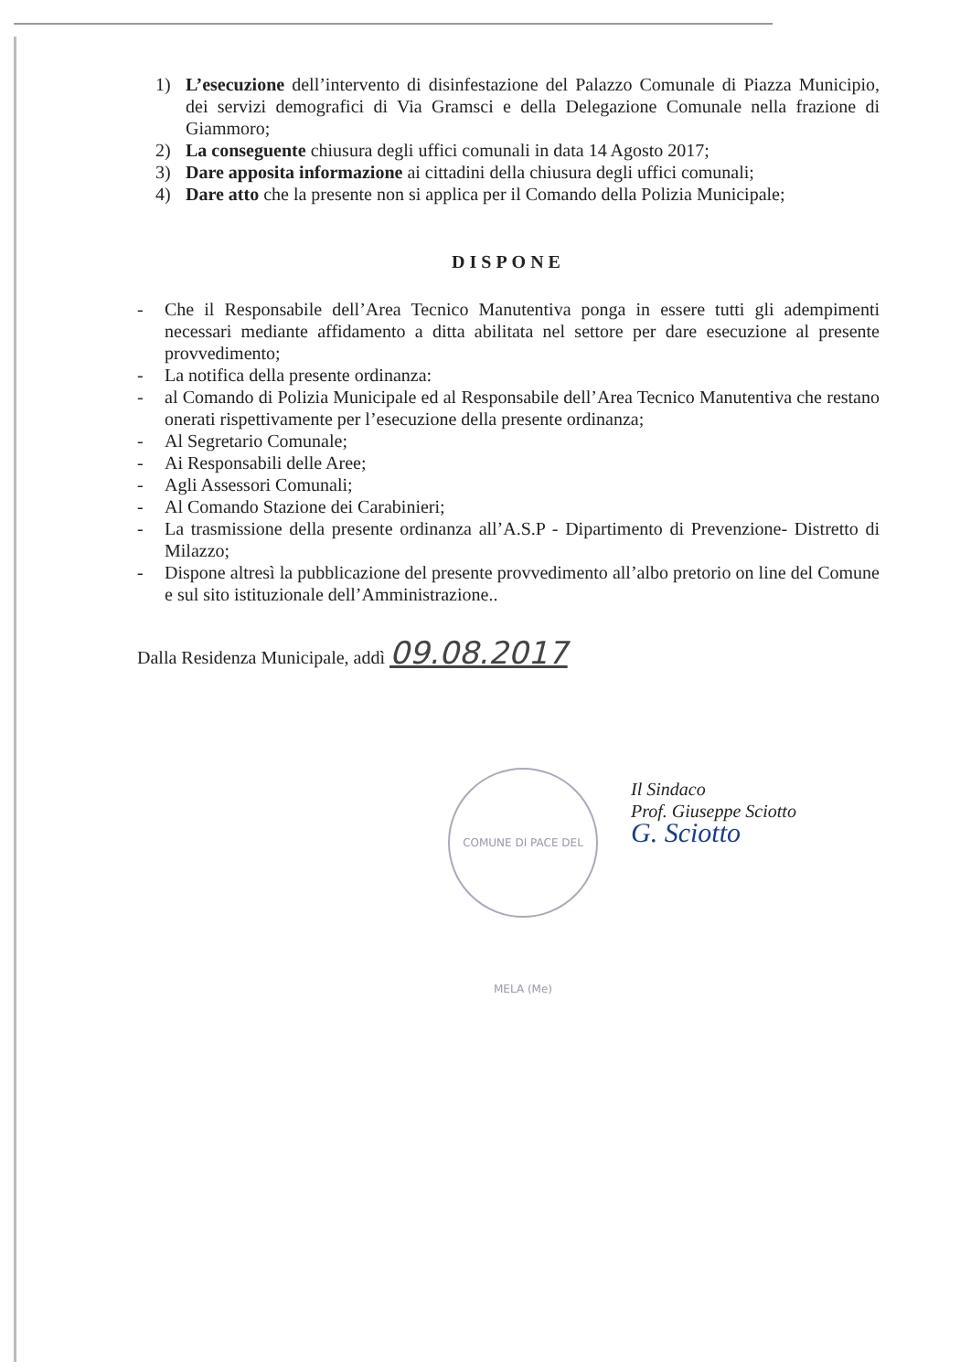1) L’esecuzione dell’intervento di disinfestazione del Palazzo Comunale di Piazza Municipio, dei servizi demografici di Via Gramsci e della Delegazione Comunale nella frazione di Giammoro;
2) La conseguente chiusura degli uffici comunali in data 14 Agosto 2017;
3) Dare apposita informazione ai cittadini della chiusura degli uffici comunali;
4) Dare atto che la presente non si applica per il Comando della Polizia Municipale;
DISPONE
- Che il Responsabile dell’Area Tecnico Manutentiva ponga in essere tutti gli adempimenti necessari mediante affidamento a ditta abilitata nel settore per dare esecuzione al presente provvedimento;
- La notifica della presente ordinanza:
- al Comando di Polizia Municipale ed al Responsabile dell’Area Tecnico Manutentiva che restano onerati rispettivamente per l’esecuzione della presente ordinanza;
- Al Segretario Comunale;
- Ai Responsabili delle Aree;
- Agli Assessori Comunali;
- Al Comando Stazione dei Carabinieri;
- La trasmissione della presente ordinanza all’A.S.P - Dipartimento di Prevenzione- Distretto di Milazzo;
- Dispone altresì la pubblicazione del presente provvedimento all’albo pretorio on line del Comune e sul sito istituzionale dell’Amministrazione..
Dalla Residenza Municipale, addì 09.08.2017
Il Sindaco
Prof. Giuseppe Sciotto
G. Sciotto
COMUNE DI PACE DEL MELA (Me)